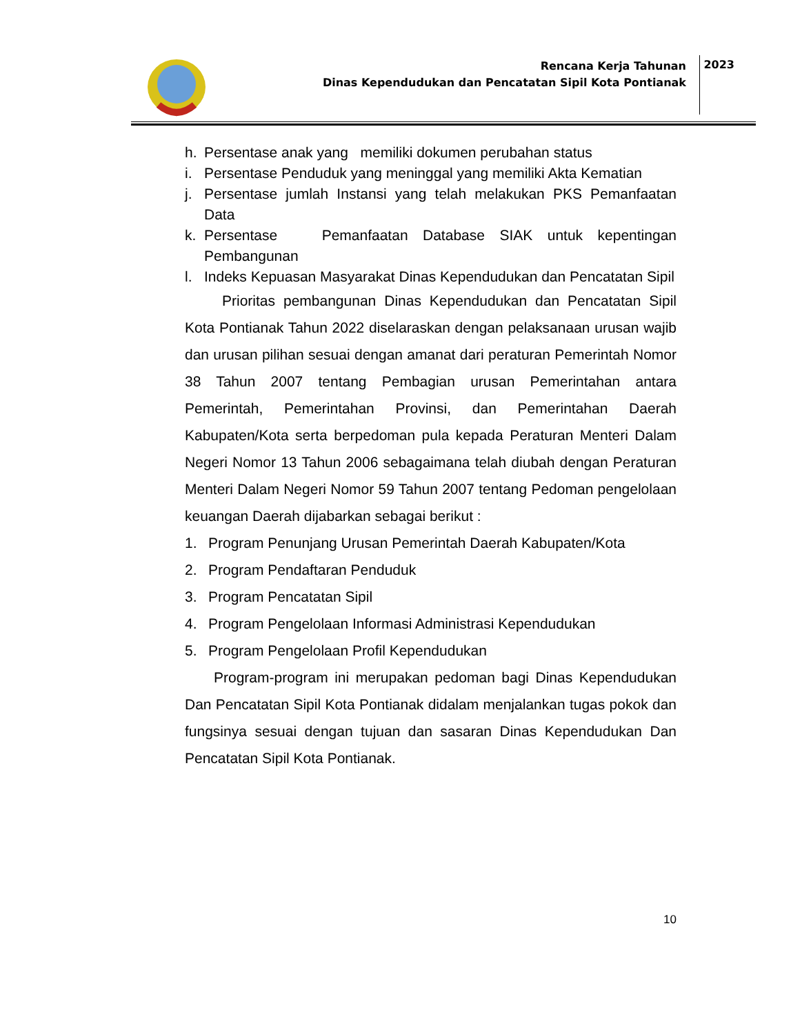Rencana Kerja Tahunan
Dinas Kependudukan dan Pencatatan Sipil Kota Pontianak
2023
h. Persentase anak yang memiliki dokumen perubahan status
i. Persentase Penduduk yang meninggal yang memiliki Akta Kematian
j. Persentase jumlah Instansi yang telah melakukan PKS Pemanfaatan Data
k. Persentase Pemanfaatan Database SIAK untuk kepentingan Pembangunan
l. Indeks Kepuasan Masyarakat Dinas Kependudukan dan Pencatatan Sipil
Prioritas pembangunan Dinas Kependudukan dan Pencatatan Sipil Kota Pontianak Tahun 2022 diselaraskan dengan pelaksanaan urusan wajib dan urusan pilihan sesuai dengan amanat dari peraturan Pemerintah Nomor 38 Tahun 2007 tentang Pembagian urusan Pemerintahan antara Pemerintah, Pemerintahan Provinsi, dan Pemerintahan Daerah Kabupaten/Kota serta berpedoman pula kepada Peraturan Menteri Dalam Negeri Nomor 13 Tahun 2006 sebagaimana telah diubah dengan Peraturan Menteri Dalam Negeri Nomor 59 Tahun 2007 tentang Pedoman pengelolaan keuangan Daerah dijabarkan sebagai berikut :
1. Program Penunjang Urusan Pemerintah Daerah Kabupaten/Kota
2. Program Pendaftaran Penduduk
3. Program Pencatatan Sipil
4. Program Pengelolaan Informasi Administrasi Kependudukan
5. Program Pengelolaan Profil Kependudukan
Program-program ini merupakan pedoman bagi Dinas Kependudukan Dan Pencatatan Sipil Kota Pontianak didalam menjalankan tugas pokok dan fungsinya sesuai dengan tujuan dan sasaran Dinas Kependudukan Dan Pencatatan Sipil Kota Pontianak.
10